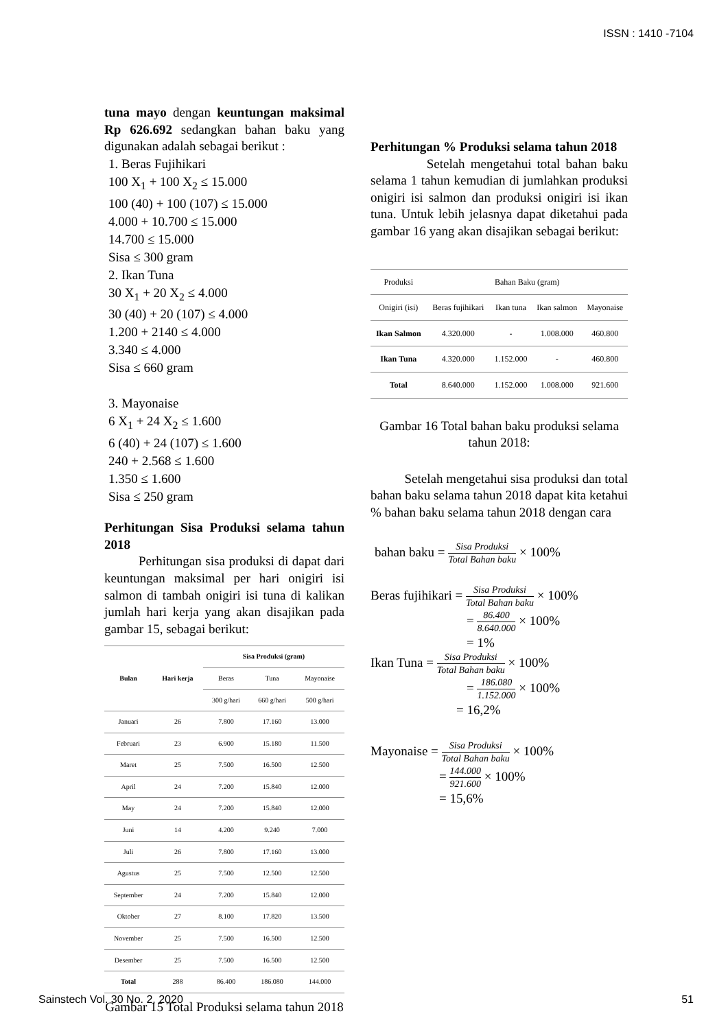ISSN : 1410 -7104
tuna mayo dengan keuntungan maksimal Rp 626.692 sedangkan bahan baku yang digunakan adalah sebagai berikut :
1. Beras Fujihikari
100 X<sub>1</sub> + 100 X<sub>2</sub> ≤ 15.000
100 (40) + 100 (107) ≤ 15.000
4.000 + 10.700 ≤ 15.000
14.700 ≤ 15.000
Sisa ≤ 300 gram
2. Ikan Tuna
30 X<sub>1</sub> + 20 X<sub>2</sub> ≤ 4.000
30 (40) + 20 (107) ≤ 4.000
1.200 + 2140 ≤ 4.000
3.340 ≤ 4.000
Sisa ≤ 660 gram
3. Mayonaise
6 X<sub>1</sub> + 24 X<sub>2</sub> ≤ 1.600
6 (40) + 24 (107) ≤ 1.600
240 + 2.568 ≤ 1.600
1.350 ≤ 1.600
Sisa ≤ 250 gram
Perhitungan Sisa Produksi selama tahun 2018
Perhitungan sisa produksi di dapat dari keuntungan maksimal per hari onigiri isi salmon di tambah onigiri isi tuna di kalikan jumlah hari kerja yang akan disajikan pada gambar 15, sebagai berikut:
| Bulan | Hari kerja | Sisa Produksi (gram) | | |
| --- | --- | --- | --- | --- |
| | | Beras | Tuna | Mayonaise |
| | | 300 g/hari | 660 g/hari | 500 g/hari |
| Januari | 26 | 7.800 | 17.160 | 13.000 |
| Februari | 23 | 6.900 | 15.180 | 11.500 |
| Maret | 25 | 7.500 | 16.500 | 12.500 |
| April | 24 | 7.200 | 15.840 | 12.000 |
| May | 24 | 7.200 | 15.840 | 12.000 |
| Juni | 14 | 4.200 | 9.240 | 7.000 |
| Juli | 26 | 7.800 | 17.160 | 13.000 |
| Agustus | 25 | 7.500 | 12.500 | 12.500 |
| September | 24 | 7.200 | 15.840 | 12.000 |
| Oktober | 27 | 8.100 | 17.820 | 13.500 |
| November | 25 | 7.500 | 16.500 | 12.500 |
| Desember | 25 | 7.500 | 16.500 | 12.500 |
| Total | 288 | 86.400 | 186.080 | 144.000 |
Gambar 15 Total Produksi selama tahun 2018
Perhitungan % Produksi selama tahun 2018
Setelah mengetahui total bahan baku selama 1 tahun kemudian di jumlahkan produksi onigiri isi salmon dan produksi onigiri isi ikan tuna. Untuk lebih jelasnya dapat diketahui pada gambar 16 yang akan disajikan sebagai berikut:
| Produksi | Bahan Baku (gram) | | | |
| --- | --- | --- | --- | --- |
| Onigiri (isi) | Beras fujihikari | Ikan tuna | Ikan salmon | Mayonaise |
| Ikan Salmon | 4.320.000 | - | 1.008.000 | 460.800 |
| Ikan Tuna | 4.320.000 | 1.152.000 | - | 460.800 |
| Total | 8.640.000 | 1.152.000 | 1.008.000 | 921.600 |
Gambar 16 Total bahan baku produksi selama tahun 2018:
Setelah mengetahui sisa produksi dan total bahan baku selama tahun 2018 dapat kita ketahui % bahan baku selama tahun 2018 dengan cara
bahan baku = Sisa Produksi Total Bahan baku × 100%
Beras fujihikari = Sisa Produksi Total Bahan baku × 100%
= 86.400 8.640.000 × 100%
= 1%
Ikan Tuna = Sisa Produksi Total Bahan baku × 100%
= 186.080 1.152.000 × 100%
= 16,2%
Mayonaise = Sisa Produksi Total Bahan baku × 100%
= 144.000 921.600 × 100%
= 15,6%
Sainstech Vol. 30 No. 2, 2020 51